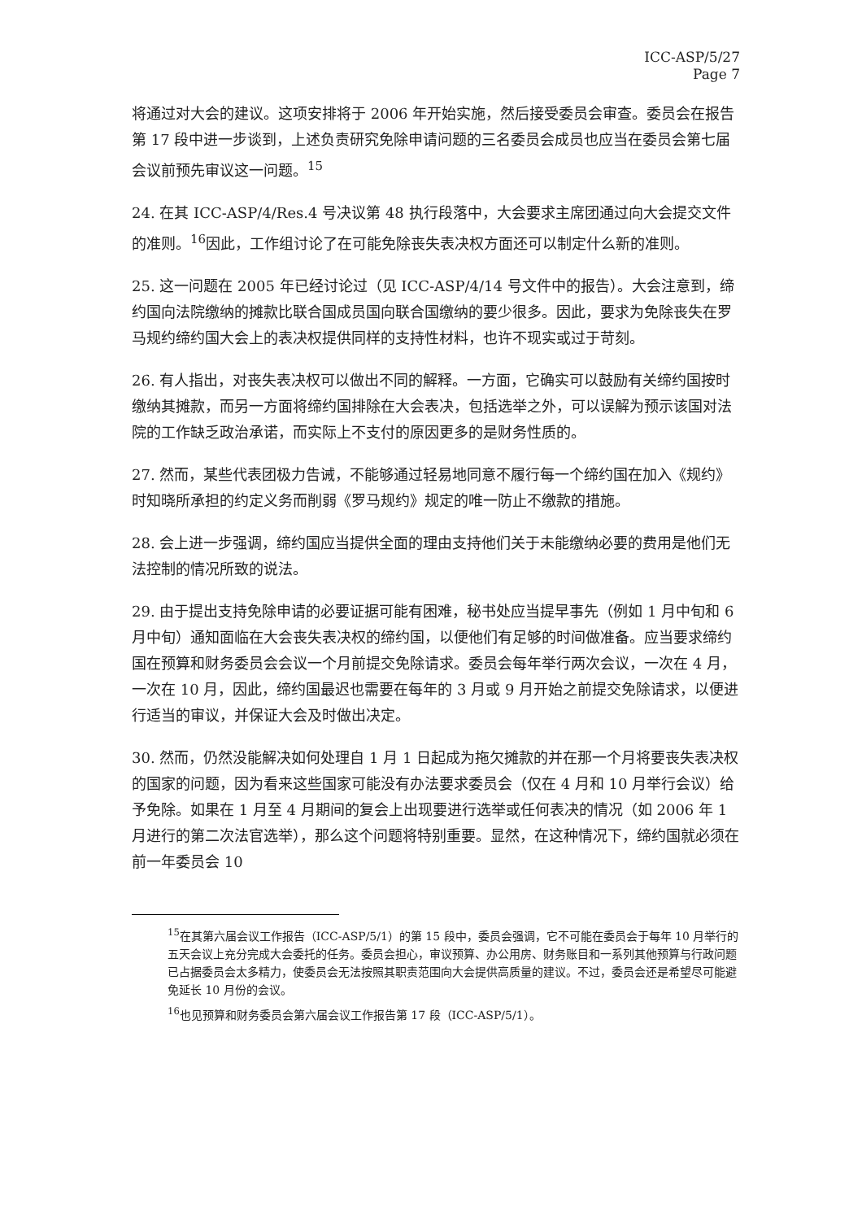ICC-ASP/5/27
Page 7
将通过对大会的建议。这项安排将于 2006 年开始实施，然后接受委员会审查。委员会在报告第 17 段中进一步谈到，上述负责研究免除申请问题的三名委员会成员也应当在委员会第七届会议前预先审议这一问题。<sup>15</sup>
24. 在其 ICC-ASP/4/Res.4 号决议第 48 执行段落中，大会要求主席团通过向大会提交文件的准则。<sup>16</sup>因此，工作组讨论了在可能免除丧失表决权方面还可以制定什么新的准则。
25. 这一问题在 2005 年已经讨论过（见 ICC-ASP/4/14 号文件中的报告）。大会注意到，缔约国向法院缴纳的摊款比联合国成员国向联合国缴纳的要少很多。因此，要求为免除丧失在罗马规约缔约国大会上的表决权提供同样的支持性材料，也许不现实或过于苛刻。
26. 有人指出，对丧失表决权可以做出不同的解释。一方面，它确实可以鼓励有关缔约国按时缴纳其摊款，而另一方面将缔约国排除在大会表决，包括选举之外，可以误解为预示该国对法院的工作缺乏政治承诺，而实际上不支付的原因更多的是财务性质的。
27. 然而，某些代表团极力告诫，不能够通过轻易地同意不履行每一个缔约国在加入《规约》时知晓所承担的约定义务而削弱《罗马规约》规定的唯一防止不缴款的措施。
28. 会上进一步强调，缔约国应当提供全面的理由支持他们关于未能缴纳必要的费用是他们无法控制的情况所致的说法。
29. 由于提出支持免除申请的必要证据可能有困难，秘书处应当提早事先（例如 1 月中旬和 6 月中旬）通知面临在大会丧失表决权的缔约国，以便他们有足够的时间做准备。应当要求缔约国在预算和财务委员会会议一个月前提交免除请求。委员会每年举行两次会议，一次在 4 月，一次在 10 月，因此，缔约国最迟也需要在每年的 3 月或 9 月开始之前提交免除请求，以便进行适当的审议，并保证大会及时做出决定。
30. 然而，仍然没能解决如何处理自 1 月 1 日起成为拖欠摊款的并在那一个月将要丧失表决权的国家的问题，因为看来这些国家可能没有办法要求委员会（仅在 4 月和 10 月举行会议）给予免除。如果在 1 月至 4 月期间的复会上出现要进行选举或任何表决的情况（如 2006 年 1 月进行的第二次法官选举），那么这个问题将特别重要。显然，在这种情况下，缔约国就必须在前一年委员会 10
<sup>15</sup> 在其第六届会议工作报告（ICC-ASP/5/1）的第 15 段中，委员会强调，它不可能在委员会于每年 10 月举行的五天会议上充分完成大会委托的任务。委员会担心，审议预算、办公用房、财务账目和一系列其他预算与行政问题已占据委员会太多精力，使委员会无法按照其职责范围向大会提供高质量的建议。不过，委员会还是希望尽可能避免延长 10 月份的会议。
<sup>16</sup> 也见预算和财务委员会第六届会议工作报告第 17 段（ICC-ASP/5/1）。